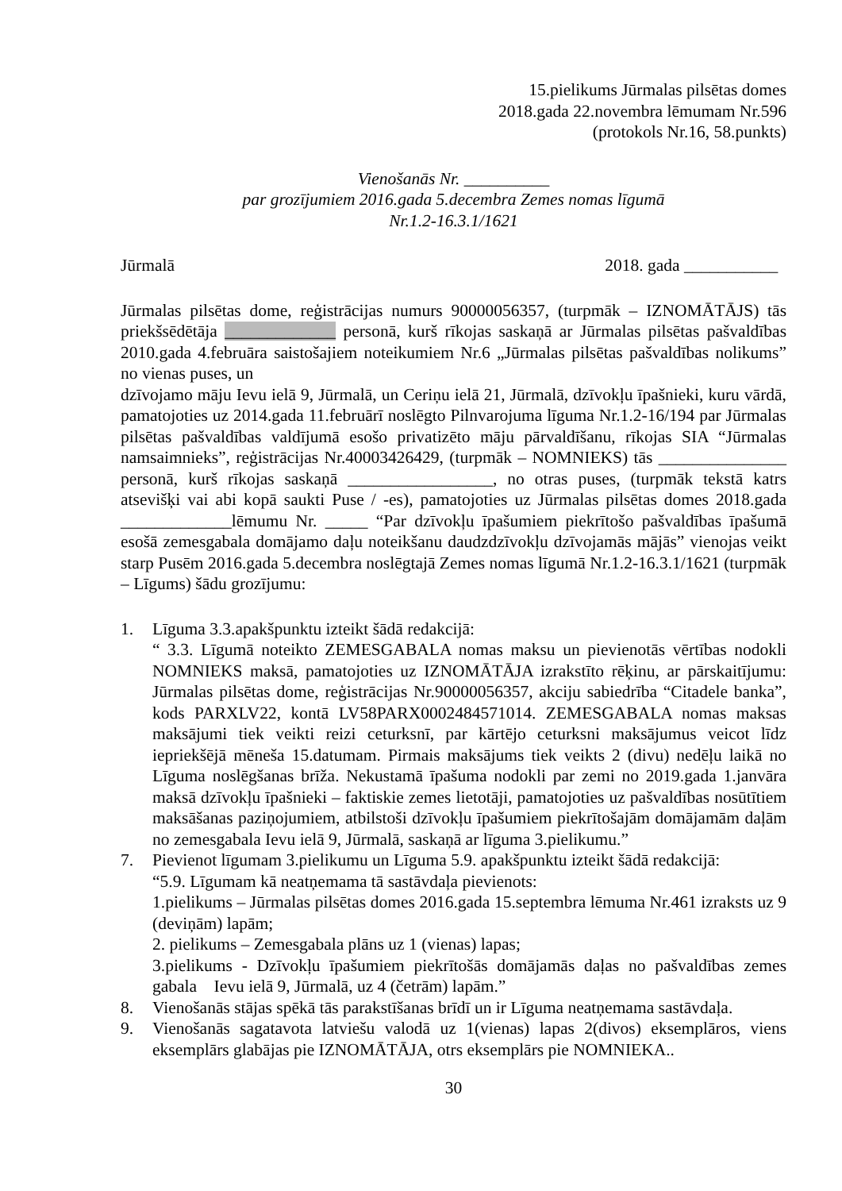15.pielikums Jūrmalas pilsētas domes
2018.gada 22.novembra lēmumam Nr.596
(protokols Nr.16, 58.punkts)
Vienošanās Nr. __________
par grozījumiem 2016.gada 5.decembra Zemes nomas līgumā
Nr.1.2-16.3.1/1621
Jūrmalā 2018. gada ___________
Jūrmalas pilsētas dome, reģistrācijas numurs 90000056357, (turpmāk – IZNOMĀTĀJS) tās priekšsēdētāja _____________ personā, kurš rīkojas saskaņā ar Jūrmalas pilsētas pašvaldības 2010.gada 4.februāra saistošajiem noteikumiem Nr.6 „Jūrmalas pilsētas pašvaldības nolikums” no vienas puses, un
dzīvojamo māju Ievu ielā 9, Jūrmalā, un Ceriņu ielā 21, Jūrmalā, dzīvokļu īpašnieki, kuru vārdā, pamatojoties uz 2014.gada 11.februārī noslēgto Pilnvarojuma līguma Nr.1.2-16/194 par Jūrmalas pilsētas pašvaldības valdījumā esošo privatizēto māju pārvaldīšanu, rīkojas SIA “Jūrmalas namsaimnieks”, reģistrācijas Nr.40003426429, (turpmāk – NOMNIEKS) tās _______________ personā, kurš rīkojas saskaņā _________________, no otras puses, (turpmāk tekstā katrs atsevišķi vai abi kopā saukti Puse / -es), pamatojoties uz Jūrmalas pilsētas domes 2018.gada _____________lēmumu Nr. _____ “Par dzīvokļu īpašumiem piekrītošo pašvaldības īpašumā esošā zemesgabala domājamo daļu noteikšanu daudzdzīvokļu dzīvojamās mājās” vienojas veikt starp Pusēm 2016.gada 5.decembra noslēgtajā Zemes nomas līgumā Nr.1.2-16.3.1/1621 (turpmāk – Līgums) šādu grozījumu:
1. Līguma 3.3.apakšpunktu izteikt šādā redakcijā:
“ 3.3. Līgumā noteikto ZEMESGABALA nomas maksu un pievienotās vērtības nodokli NOMNIEKS maksā, pamatojoties uz IZNOMĀTĀJA izrakstīto rēķinu, ar pārskaitījumu: Jūrmalas pilsētas dome, reģistrācijas Nr.90000056357, akciju sabiedrība “Citadele banka”, kods PARXLV22, kontā LV58PARX0002484571014. ZEMESGABALA nomas maksas maksājumi tiek veikti reizi ceturksnī, par kārtējo ceturksni maksājumus veicot līdz iepriekšējā mēneša 15.datumam. Pirmais maksājums tiek veikts 2 (divu) nedēļu laikā no Līguma noslēgšanas brīža. Nekustamā īpašuma nodokli par zemi no 2019.gada 1.janvāra maksā dzīvokļu īpašnieki – faktiskie zemes lietotāji, pamatojoties uz pašvaldības nosūtītiem maksāšanas paziņojumiem, atbilstoši dzīvokļu īpašumiem piekrītošajām domājamām daļām no zemesgabala Ievu ielā 9, Jūrmalā, saskaņā ar līguma 3.pielikumu.”
7. Pievienot līgumam 3.pielikumu un Līguma 5.9. apakšpunktu izteikt šādā redakcijā:
“5.9. Līgumam kā neatņemama tā sastāvdaļa pievienots:
1.pielikums – Jūrmalas pilsētas domes 2016.gada 15.septembra lēmuma Nr.461 izraksts uz 9 (deviņām) lapām;
2. pielikums – Zemesgabala plāns uz 1 (vienas) lapas;
3.pielikums - Dzīvokļu īpašumiem piekrītošās domājamās daļas no pašvaldības zemes gabala Ievu ielā 9, Jūrmalā, uz 4 (četrām) lapām.”
8. Vienošanās stājas spēkā tās parakstīšanas brīdī un ir Līguma neatņemama sastāvdaļa.
9. Vienošanās sagatavota latviešu valodā uz 1(vienas) lapas 2(divos) eksemplāros, viens eksemplārs glabājas pie IZNOMĀTĀJA, otrs eksemplārs pie NOMNIEKA..
30